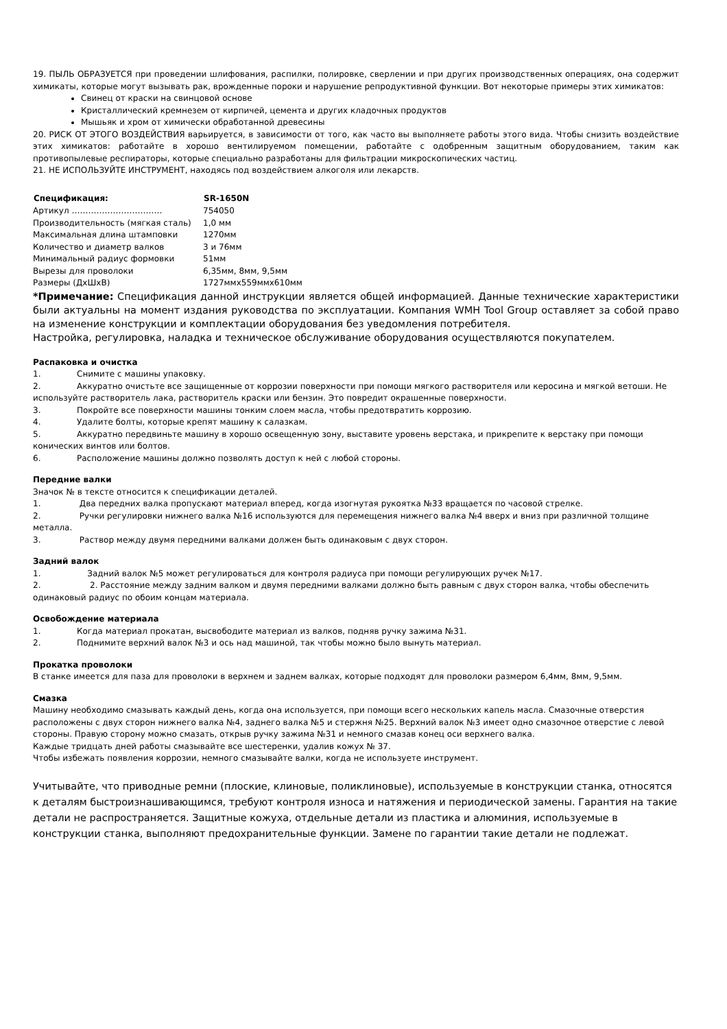19. ПЫЛЬ ОБРАЗУЕТСЯ при проведении шлифования, распилки, полировке, сверлении и при других производственных операциях, она содержит химикаты, которые могут вызывать рак, врожденные пороки и нарушение репродуктивной функции. Вот некоторые примеры этих химикатов:
Свинец от краски на свинцовой основе
Кристаллический кремнезем от кирпичей, цемента и других кладочных продуктов
Мышьяк и хром от химически обработанной древесины
20. РИСК ОТ ЭТОГО ВОЗДЕЙСТВИЯ варьируется, в зависимости от того, как часто вы выполняете работы этого вида. Чтобы снизить воздействие этих химикатов: работайте в хорошо вентилируемом помещении, работайте с одобренным защитным оборудованием, таким как противопылевые респираторы, которые специально разработаны для фильтрации микроскопических частиц.
21. НЕ ИСПОЛЬЗУЙТЕ ИНСТРУМЕНТ, находясь под воздействием алкоголя или лекарств.
| Спецификация: | SR-1650N |
| --- | --- |
| Артикул …………………………… | 754050 |
| Производительность (мягкая сталь) | 1,0 мм |
| Максимальная длина штамповки | 1270мм |
| Количество и диаметр валков | 3 и 76мм |
| Минимальный радиус формовки | 51мм |
| Вырезы для проволоки | 6,35мм, 8мм, 9,5мм |
| Размеры (ДхШхВ) | 1727ммх559ммх610мм |
*Примечание: Спецификация данной инструкции является общей информацией. Данные технические характеристики были актуальны на момент издания руководства по эксплуатации. Компания WMH Tool Group оставляет за собой право на изменение конструкции и комплектации оборудования без уведомления потребителя.
Настройка, регулировка, наладка и техническое обслуживание оборудования осуществляются покупателем.
Распаковка и очистка
1. Снимите с машины упаковку.
2. Аккуратно очистьте все защищенные от коррозии поверхности при помощи мягкого растворителя или керосина и мягкой ветоши. Не используйте растворитель лака, растворитель краски или бензин. Это повредит окрашенные поверхности.
3. Покройте все поверхности машины тонким слоем масла, чтобы предотвратить коррозию.
4. Удалите болты, которые крепят машину к салазкам.
5. Аккуратно передвиньте машину в хорошо освещенную зону, выставите уровень верстака, и прикрепите к верстаку при помощи конических винтов или болтов.
6. Расположение машины должно позволять доступ к ней с любой стороны.
Передние валки
Значок № в тексте относится к спецификации деталей.
1. Два передних валка пропускают материал вперед, когда изогнутая рукоятка №33 вращается по часовой стрелке.
2. Ручки регулировки нижнего валка №16 используются для перемещения нижнего валка №4 вверх и вниз при различной толщине металла.
3. Раствор между двумя передними валками должен быть одинаковым с двух сторон.
Задний валок
1. Задний валок №5 может регулироваться для контроля радиуса при помощи регулирующих ручек №17.
2. 2. Расстояние между задним валком и двумя передними валками должно быть равным с двух сторон валка, чтобы обеспечить одинаковый радиус по обоим концам материала.
Освобождение материала
1. Когда материал прокатан, высвободите материал из валков, подняв ручку зажима №31.
2. Поднимите верхний валок №3 и ось над машиной, так чтобы можно было вынуть материал.
Прокатка проволоки
В станке имеется для паза для проволоки в верхнем и заднем валках, которые подходят для проволоки размером 6,4мм, 8мм, 9,5мм.
Смазка
Машину необходимо смазывать каждый день, когда она используется, при помощи всего нескольких капель масла. Смазочные отверстия расположены с двух сторон нижнего валка №4, заднего валка №5 и стержня №25. Верхний валок №3 имеет одно смазочное отверстие с левой стороны. Правую сторону можно смазать, открыв ручку зажима №31 и немного смазав конец оси верхнего валка.
Каждые тридцать дней работы смазывайте все шестеренки, удалив кожух № 37.
Чтобы избежать появления коррозии, немного смазывайте валки, когда не используете инструмент.
Учитывайте, что приводные ремни (плоские, клиновые, поликлиновые), используемые в конструкции станка, относятся к деталям быстроизнашивающимся, требуют контроля износа и натяжения и периодической замены. Гарантия на такие детали не распространяется. Защитные кожуха, отдельные детали из пластика и алюминия, используемые в конструкции станка, выполняют предохранительные функции. Замене по гарантии такие детали не подлежат.